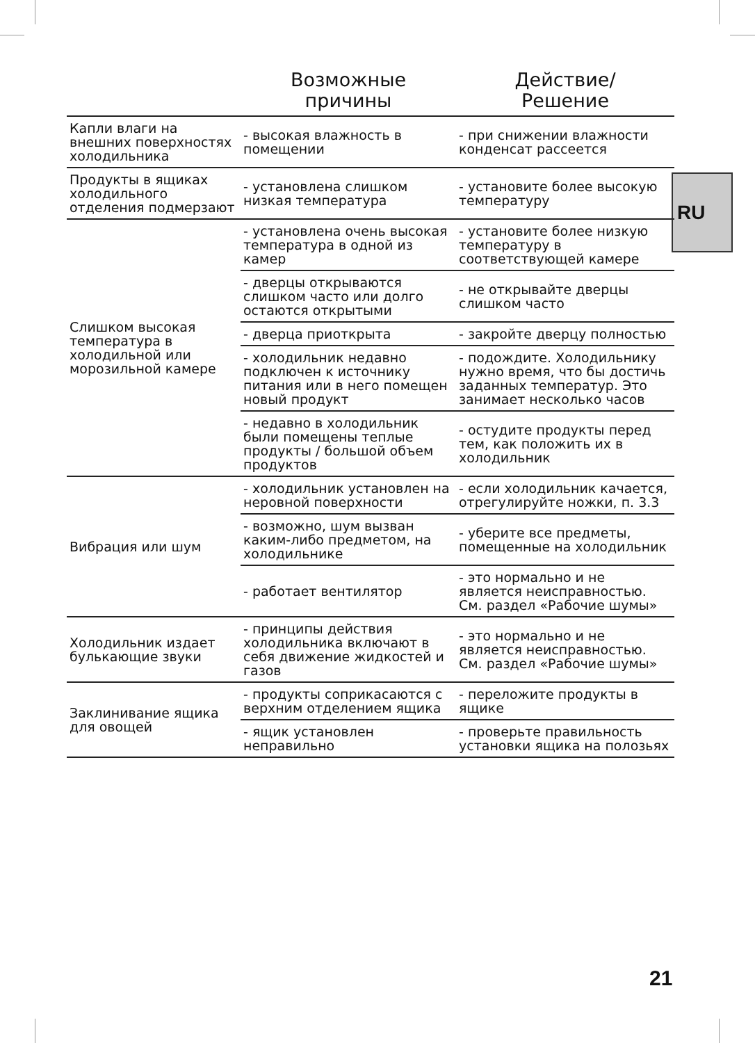RU
| | Возможные причины | Действие/ Решение |
| --- | --- | --- |
| Капли влаги на внешних поверхностях холодильника | - высокая влажность в помещении | - при снижении влажности конденсат рассеется |
| Продукты в ящиках холодильного отделения подмерзают | - установлена слишком низкая температура | - установите более высокую температуру |
| Слишком высокая температура в холодильной или морозильной камере | - установлена очень высокая температура в одной из камер | - установите более низкую температуру в соответствующей камере |
| | - дверцы открываются слишком часто или долго остаются открытыми | - не открывайте дверцы слишком часто |
| | - дверца приоткрыта | - закройте дверцу полностью |
| | - холодильник недавно подключен к источнику питания или в него помещен новый продукт | - подождите. Холодильнику нужно время, что бы достичь заданных температур. Это занимает несколько часов |
| | - недавно в холодильник были помещены теплые продукты / большой объем продуктов | - остудите продукты перед тем, как положить их в холодильник |
| Вибрация или шум | - холодильник установлен на неровной поверхности | - если холодильник качается, отрегулируйте ножки, п. 3.3 |
| | - возможно, шум вызван каким-либо предметом, на холодильнике | - уберите все предметы, помещенные на холодильник |
| | - работает вентилятор | - это нормально и не является неисправностью. См. раздел «Рабочие шумы» |
| Холодильник издает булькающие звуки | - принципы действия холодильника включают в себя движение жидкостей и газов | - это нормально и не является неисправностью. См. раздел «Рабочие шумы» |
| Заклинивание ящика для овощей | - продукты соприкасаются с верхним отделением ящика | - переложите продукты в ящике |
| | - ящик установлен неправильно | - проверьте правильность установки ящика на полозьях |
21